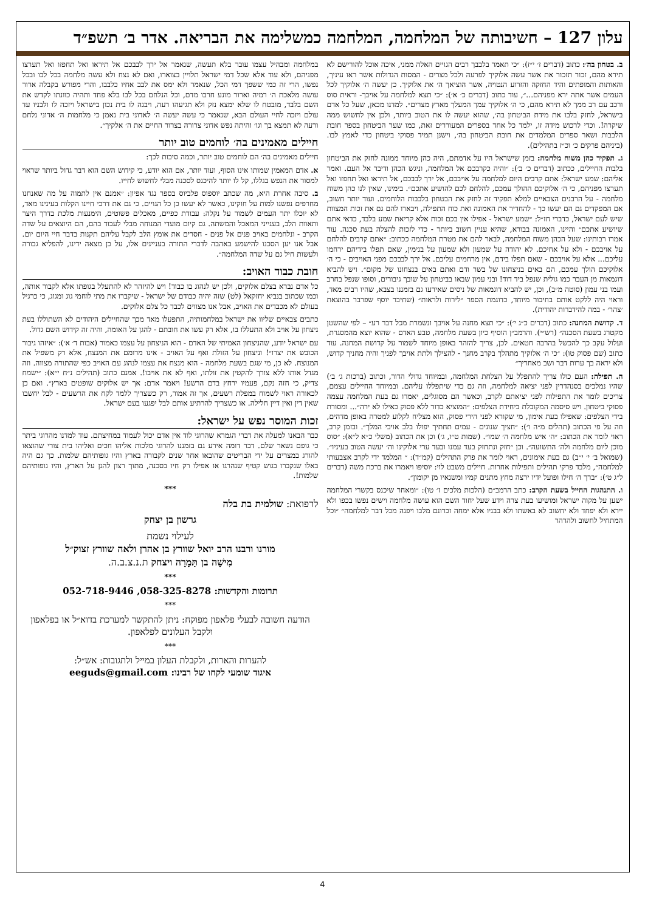עלון 127 – חשיבותה של המלחמה, המלחמה כמשלימה את הבריאה. אדר ב׳ תשפ״ד
ב. בטחון בה׳: כתוב (דברים ז׳ י״ז): ״כי תאמר בלבבך רבים הגויים האלה ממני, איכה אוכל להורישם לא תירא מהם, זכור תזכור את אשר עשה אלוקיך לפרעה ולכל מצרים - המסות הגדולות אשר ראו עיניך, והאותות והמופתים והיד החזקה והזרוע הנטויה, אשר הוציאך ה׳ את אלוקיך. כן יעשה ה׳ אלוקיך לכל העמים אשר אתה ירא מפניהם...״, עוד כתוב (דברים כ׳ א׳): ״כי תצא למלחמה על אויבך- וראית סוס ורכב עם רב ממך לא תירא מהם, כי ה׳ אלוקיך עמך המעלך מארץ מצרים״. למדנו מכאן, שעל כל אדם בישראל, לחזק בלבו את מידת הביטחון בה׳, שהוא יעשה לו את הטוב ביותר, ולכן אין לחשוש ממה שיקרה!. וכדי לרכוש מידה זו, ילמד כל אחד בספרים המעוררים זאת, כמו שער הביטחון בספר חובת הלבבות ושאר ספרים המלמדים את חובת הביטחון בה׳, וישנן תמיד פסוקי ביטחון כדי לאמץ לבו. (ביניהם פרקים כ׳ וכ״ז בתהילים).
ג. תפקיד כהן משוח מלחמה: בזמן שישראל היו על אדמתם, היה כהן מיוחד ממונה לחזק את הביטחון בלבות החיילים, ככתוב (דברים כ׳ ב׳): ״והיה כקרבכם אל המלחמה, וניגש הכהן ודיבר אל העם. ואמר אליהם: שמע ישראל: אתם קרבים היום למלחמה על אויבכם, אל ירך לבבכם, אל תיראו ואל תחפזו ואל תערצו מפניהם, כי ה׳ אלוקיכם ההולך עמכם, להלחם לכם להושיע אתכם״. בימינו, שאין לנו כהן משוח מלחמה - על הרבנים הצבאיים למלא תפקיד זה לחזק את הבטחון בלבבות הלוחמים. ועוד יותר חשוב, אם המפקדים גם הם יעשו כך - להחדיר את האמונה ואת כוח התפילה, ויבארו להם גם את זכות המצוות שיש לעם ישראל, כדברי חז״ל: ״שמע ישראל - אפילו אין בכם זכות אלא קריאת שמע בלבד, כדאי אתם שיושיע אתכם״ והיינו, האמונה בבורא, שהיא עניין חשוב ביותר - כדי לזכות להצלה בעת סכנה. עוד אמרו רבותינו: שעל הכהן משוח המלחמה, לבאר להם את מטרת המלחמה ככתוב: ״אתם קרבים להלחם על אויבכם - ולא על אחיכם. לא יהודה על שמעון ולא שמעון על בנימין, שאם תפלו בידיהם ירחמו עליכם... אלא על אויבכם - שאם תפלו בידם, אין מרחמים עליכם. אל ירך לבבכם מפני האויבים - כי ה׳ אלוקיכם הולך עמכם, הם באים בניצחונו של בשר ודם ואתם באים בנצחונו של מקום״. ויש להביא דוגמאות מן העבר כמו גולית שנפל ביד דוד! ובני עמון שבאו בביטחון על שובך גיבורים, וסופו שנפל בחרב ועמו בני עמון (סוטה מ״ב), וכן, יש להביא דוגמאות של ניסים שאירעו גם בזמננו בצבא, שהיו רבים מאד, וראוי היה ללקט אותם בחיבור מיוחד, כדוגמת הספר ״לירות ולראות״ (שחיבר יוסף שפרבר בהוצאת ׳צהר׳ - במה להידברות יהודית).
ד. קדושת המחנה: כתוב (דברים כ״ג י׳): ״כי תצא מחנה על אויבך ונשמרת מכל דבר רע״ – לפי שהשטן מקטרג בשעת הסכנה״ (רש״י). והרמב״ן הוסיף כיון בשעת מלחמה, טבע האדם - שהוא יוצא מהמסגרת, ועלול עקב כך להכשל בהרבה חטאים. לכן, צריך להזהר באופן מיוחד לשמור על קדושת המחנה. עוד כתוב (שם פסוק טו): ״כי ה׳ אלוקיך מתהלך בקרב מחנך - להצילך ולתת אויבך לפניך והיה מחניך קדוש, ולא יראה בך ערות דבר ושב מאחריך״
ה. תפילה: העם כולו צריך להתפלל על הצלחת המלחמה, ובמיוחד גדולי הדור, וכתוב (ברכות ג׳ ב׳) שהיו נמלכים בסנהדרין לפני יציאה למלחמה, וזה גם כדי שיתפללו עליהם. ובמיוחד החיילים עצמם, צריכים לומר את התפילות לפני יציאתם לקרב, וכאשר הם מסוגלים, יאמרו גם בעת המלחמה עצמה פסוקי ביטחון. ויש סיסמה המקובלת ביחידת הצלפים: ״המוציא כדור ללא פסוק כאילו לא ירה״... ומסורת בידי הצלפים: שאפילו בעת אימון, מי שקורא לפני הירי פסוק, הוא מצליח לקלוע למטרה באופן מדהים, וזה על פי הכתוב (תהלים מ״ה ו׳): ״חציך שנונים - עמים תחתיך יפולו בלב אויבי המלך״. ובזמן קרב, ראוי לומר את הכתוב: ״ה׳ איש מלחמה ה׳ שמו״. (שמות ט״ו, ג׳) וכן את הכתוב (משלי כ״א ל״א): ״סוס מוכן ליום מלחמה ולה׳ התשועה״. וכן ״חזק ונתחזק בעד עמנו ובעד ערי אלוקינו וה׳ יעשה הטוב בעיניו״. (שמואל ב׳ י׳ י״ב) גם בעת אימונים, ראוי לומר את פרק התהילים (קמ״ד): ״ המלמד ידי לקרב אצבעותי למלחמה״, מלבד פרקי תהילים ותפילות אחרות. חיילים משבט לוי: יוסיפו ויאמרו את ברכת משה (דברים ל״ג ט׳): ״ברך ה׳ חילו ופועל ידיו ירצה מחץ מתנים קמיו ומשנאיו מן יקומון״.
ו. התנהגות החייל בשעת הקרב: כתב הרמב״ם (הלכות מלכים ז׳ טו): ״ומאחר שיכנס בקשרי המלחמה ישען על מקוה ישראל ומושיעו בעת צרה וידע שעל יחוד השם הוא עושה מלחמה וישים נפשו בכפו ולא יירא ולא יפחד ולא יחשוב לא באשתו ולא בבניו אלא ימחה זכרונם מלבו ויפנה מכל דבר למלחמה״ ״וכל המתחיל לחשוב ולהרהר
במלחמה ומבהיל עצמו עובר בלא תעשה, שנאמר אל ירך לבבכם אל תיראו ואל תחפזו ואל תערצו מפניהם, ולא עוד אלא שכל דמי ישראל תלויין בצוארו, ואם לא נצח ולא עשה מלחמה בכל לבו ובכל נפשו, הרי זה כמי ששפך דמי הכל, שנאמר ולא ימס את לבב אחיו כלבבו, והרי מפורש בקבלה ארור עושה מלאכת ה׳ רמיה וארור מונע חרבו מדם, וכל הנלחם בכל לבו בלא פחד ותהיה כוונתו לקדש את השם בלבד, מובטח לו שלא ימצא נזק ולא תגיעהו רעה, ויבנה לו בית נכון בישראל ויזכה לו ולבניו עד עולם ויזכה לחיי העולם הבא, שנאמר כי עשה יעשה ה׳ לאדוני בית נאמן כי מלחמות ה׳ אדוני נלחם ורעה לא תמצא בך וגו׳ והיתה נפש אדוני צרורה בצרור החיים את ה׳ אלקיך״.
חיילים מאמינים בה׳ לוחמים טוב יותר
חיילים מאמינים בה׳ הם לוחמים טוב יותר, וכמה סיבות לכך:
א. אדם המאמין שמותו אינו הסוף, ועוד יותר, אם הוא יודע, כי קידוש השם הוא דבר גדול ביותר שראוי למסור את הנפש בגללו, קל לו יותר להיכנס לסכנה מבלי לחשוש לחייו.
ב. סיבה אחרת היא, מה שכתב יוספוס פלביוס בספר נגד אפיון: ״אמנם אין לתמוה על מה שאנחנו מחרפים נפשנו למות על חוקינו, כאשר לא יעשו כן כל הגויים. כי גם את דרכי חיינו הקלות בעינינו מאד, לא יוכלו יתר העמים לשמור על נקלה: עבודת כפיים, מאכלים פשוטים, הימנעות מלכת בדרך היצר ותאוות הלב, בענייני המאכל והמשתה. גם קיום מועדי המנוחה מבלי לעבוד בהם, הם היוצאים על שדה הקרב - ונלחמים באויב פנים אל פנים - חסרים את אומץ הלב לקבל עליהם תקנות בדבר חיי היום יום. אבל אנו יען הסכנו להישמע באהבה לדברי התורה בעניינים אלו, על כן מצאה ידינו, להפליא גבורה ולעשות חיל גם על שדה המלחמה״.
חובת כבוד האויב:
כל אדם נברא בצלם אלוקים, ולכן יש לנהוג בו כבוד! ויש להיזהר לא להתעלל בגופתו אלא לקבור אותה, וכמו שכתוב בנביא יחזקאל (לט) שזה יהיה כבודם של ישראל - שיקברו את מתי לוחמי גוג ומגוג, כי כרגיל בעולם לא מכבדים את האויב, אבל אנו מצווים לכבד כל צלם אלוקים.
כתבים צבאיים שליוו את ישראל במלחמותיה, התפעלו מאד מכך שהחיילים היהודים לא השתוללו בעת ניצחון על אויב ולא התעללו בו, אלא רק עשו את חובתם - להגן על האומה, והיה זה קידוש השם גדול.
עם ישראל יודע, שהניצחון האמיתי של האדם - הוא הניצחון על עצמו כאמור (אבות ד׳ א׳): ״איזהו גיבור הכובש את יצרו״! וניצחון על הזולת ואף על האויב - אינו מרומם את המנצח, אלא רק משפיל את המנוצח. לא כן, מי שגם בשעת מלחמה - הוא מנצח את עצמו לנהוג עם האויב כפי שהתורה מצווה. וזה מגדל אותו ללא צורך להקטין את זולתו, ואף לא את אויבו!. אמנם כתוב (תהילים נ״ח י״א): ״ישמח צדיק, כי חזה נקם, פעמיו ירחץ בדם הרשע! ויאמר אדם: אך יש אלוקים שופטים בארץ״. ואם כן לכאורה ראוי לשמוח במפלת רשעים, אך זה אמור, רק כשצריך ללמד לקח את הרשעים - לבל יחשבו שאין דין ואין דיין חלילה. או כשצריך להרתיע אותם לבל יפגעו בעם ישראל.
זכות המוסר נפש על ישראל:
כבר הבאנו למעלה את דברי הגמרא שהרוגי לוד אין אדם יכול לעמוד במחיצתם. עוד למדנו מהרוגי ביתר כי גופם נשאר שלם. דבר דומה אירע גם בזמננו להרוגי מלכות אליהו חכים ואליהו בית צורי שהוצאו להורג במצרים על ידי הבריטים שהובאו אחר שנים לקבורה בארץ והיו גופותיהם שלמות. כך גם היה באלו שנקברו בגוש קטיף שנהרגו או אפילו רק חיו בסכנה, מתוך רצון להגן על הארץ, והיו גופותיהם שלמות!.
***
לרפואת: שולמית בת בלה
גרשון בן יצחק
לעילוי נשמת
מורנו ורבנו הרב יואל שוורץ בן אהרן ולאה שוורץ זצוק״ל
מִישָׁה בן תַּמָרָה ויצחק ת.נ.צ.ב.ה.
***
תרומות והקדשות: 058-325-8278, 052-718-9446
***
הודעה חשובה לבעלי פלאפון מפוקח: ניתן להתקשר למערכת בדוא״ל או בפלאפון ולקבל העלונים לפלאפון.
***
להערות והארות, ולקבלת העלון במייל ולתגובות: אש״ל:
איגוד שומעי לקחו של רבינו: eeguds@gmail.com
4